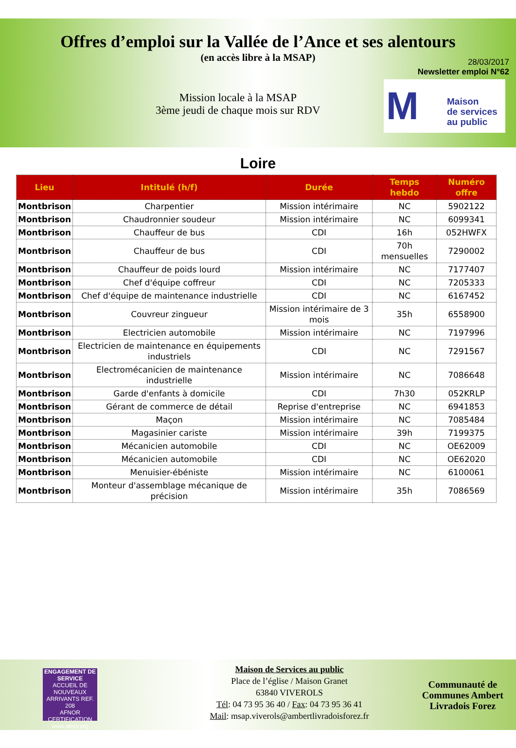Offres d’emploi sur la Vallée de l’Ance et ses alentours
(en accès libre à la MSAP)
28/03/2017
Newsletter emploi N°62
Mission locale à la MSAP
3ème jeudi de chaque mois sur RDV
M
Maison
de services
au public
Loire
| Lieu | Intitulé (h/f) | Durée | Temps hebdo | Numéro offre |
| --- | --- | --- | --- | --- |
| Montbrison | Charpentier | Mission intérimaire | NC | 5902122 |
| Montbrison | Chaudronnier soudeur | Mission intérimaire | NC | 6099341 |
| Montbrison | Chauffeur de bus | CDI | 16h | 052HWFX |
| Montbrison | Chauffeur de bus | CDI | 70h mensuelles | 7290002 |
| Montbrison | Chauffeur de poids lourd | Mission intérimaire | NC | 7177407 |
| Montbrison | Chef d'équipe coffreur | CDI | NC | 7205333 |
| Montbrison | Chef d'équipe de maintenance industrielle | CDI | NC | 6167452 |
| Montbrison | Couvreur zingueur | Mission intérimaire de 3 mois | 35h | 6558900 |
| Montbrison | Electricien automobile | Mission intérimaire | NC | 7197996 |
| Montbrison | Electricien de maintenance en équipements industriels | CDI | NC | 7291567 |
| Montbrison | Electromécanicien de maintenance industrielle | Mission intérimaire | NC | 7086648 |
| Montbrison | Garde d'enfants à domicile | CDI | 7h30 | 052KRLP |
| Montbrison | Gérant de commerce de détail | Reprise d'entreprise | NC | 6941853 |
| Montbrison | Maçon | Mission intérimaire | NC | 7085484 |
| Montbrison | Magasinier cariste | Mission intérimaire | 39h | 7199375 |
| Montbrison | Mécanicien automobile | CDI | NC | OE62009 |
| Montbrison | Mécanicien automobile | CDI | NC | OE62020 |
| Montbrison | Menuisier-ébéniste | Mission intérimaire | NC | 6100061 |
| Montbrison | Monteur d'assemblage mécanique de précision | Mission intérimaire | 35h | 7086569 |
ENGAGEMENT DE SERVICE
ACCUEIL DE NOUVEAUX ARRIVANTS REF. 208
AFNOR CERTIFICATION
www.afnor.org
Maison de Services au public
Place de l’église / Maison Granet
63840 VIVEROLS
Tél: 04 73 95 36 40 / Fax: 04 73 95 36 41
Mail: msap.viverols@ambertlivradoisforez.fr
Communauté de
Communes Ambert
Livradois Forez